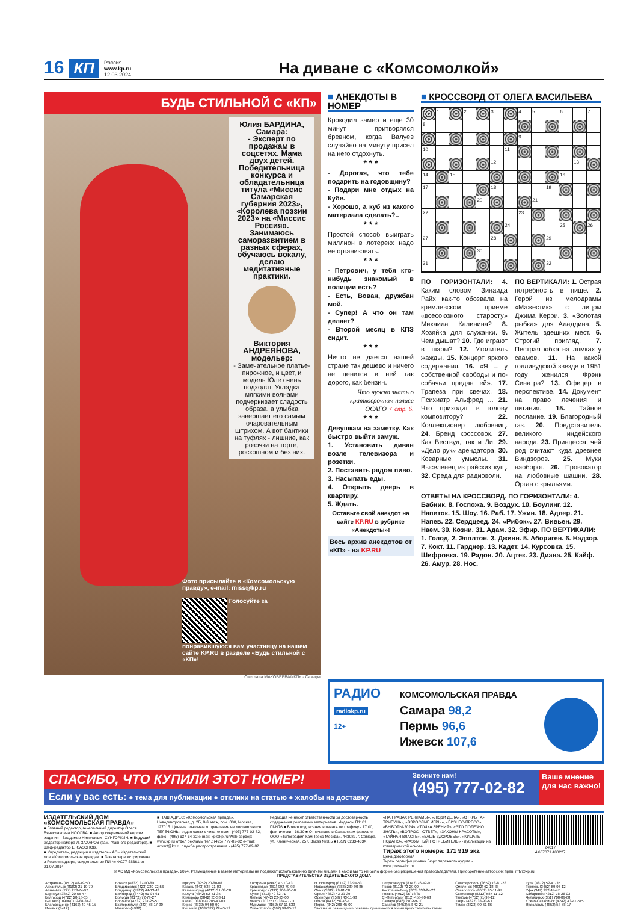16 КП Россия
www.kp.ru
12.03.2024 На диване с «Комсомолкой»
БУДЬ СТИЛЬНОЙ С «КП»
Юлия БАРДИНА, Самара:
- Эксперт по продажам в соцсетях. Мама двух детей. Победительница конкурса и обладательница титула «Миссис Самарская губерния 2023», «Королева поэзии 2023» на «Миссис Россия». Занимаюсь саморазвитием в разных сферах, обучаюсь вокалу, делаю медитативные практики.
Виктория АНДРЕЯНОВА, модельер:
- Замечательное платье-пирожное, и цвет, и модель Юле очень подходят. Укладка мягкими волнами подчеркивает сладость образа, а улыбка завершает его самым очаровательным штрихом. А вот бантики на туфлях - лишние, как розочки на торте, роскошном и без них.
Фото присылайте в «Комсомольскую правду», e-mail: miss@kp.ru
Голосуйте за понравившуюся вам участницу на нашем сайте KP.RU в разделе «Будь стильной с «КП»!
■ АНЕКДОТЫ В НОМЕР
Крокодил замер и еще 30 минут притворялся бревном, когда Валуев случайно на минуту присел на него отдохнуть.
* * *
- Дорогая, что тебе подарить на годовщину?
- Подари мне отдых на Кубе.
- Хорошо, а куб из какого материала сделать?..
* * *
Простой способ выиграть миллион в лотерею: надо ее организовать.
* * *
- Петрович, у тебя кто-нибудь знакомый в полиции есть?
- Есть, Вован, дружбан мой.
- Супер! А что он там делает?
- Второй месяц в КПЗ сидит.
* * *
Ничто не дается нашей стране так дешево и ничего не ценится в ней так дорого, как бензин.
Что нужно знать о краткосрочном полисе ОСАГО < стр. 6.
* * *
Девушкам на заметку. Как быстро выйти замуж.
1. Установить диван возле телевизора и розетки.
2. Поставить рядом пиво.
3. Насыпать еды.
4. Открыть дверь в квартиру.
5. Ждать.
Оставьте свой анекдот на сайте KP.RU в рубрике «Анекдоты»!
Весь архив анекдотов от «КП» - на KP.RU
■ КРОССВОРД ОТ ОЛЕГА ВАСИЛЬЕВА
| | 1 | | 2 | | 3 | | 4 | 5 | | 6 | | 7 |
| 8 | | | | | | | | | | | | |
| | | | | | | | 9 | | | | | |
| 10 | | | | | | 11 | | | | | | |
| | | | | | 12 | | | | | | 13 | |
| 14 | | 15 | | | | | | | | 16 | | |
| 17 | | | | | 18 | | | | 19 | | | |
| | | | | 20 | | | | 21 | | | | |
| 22 | | | | | | | 23 | | | | | |
| | | | | | | 24 | | | | 25 | | 26 |
| 27 | | | | | 28 | | | | 29 | | | |
| | | | | 30 | | | | | | | | |
| 31 | | | | | | | | | 32 | | | |
ПО ГОРИЗОНТАЛИ: 4. Каким словом Зинаида Райх как-то обозвала на кремлевском приеме «всесоюзного старосту» Михаила Калинина? 8. Хозяйка для служанки. 9. Чем дышат? 10. Где играют в шары? 12. Утолитель жажды. 15. Концерт яркого содержания. 16. «Я ... у собственной свободы и по-собачьи предан ей». 17. Трапеза при свечах. 18. Психиатр Альфред ... 21. Что приходит в голову композитору? 22. Коллекционер любовниц. 24. Бренд кроссовок. 27. Как Вествуд, так и Ли. 29. «Дело рук» арендатора. 30. Коварные умыслы. 31. Выселенец из райских кущ. 32. Среда для радиоволн.
ПО ВЕРТИКАЛИ: 1. Острая потребность в пище. 2. Герой из мелодрамы «Мажестик» с лицом Джима Керри. 3. «Золотая рыбка» для Аладдина. 5. Житель здешних мест. 6. Строгий пригляд. 7. Пестрая юбка на лямках у саамов. 11. На какой голливудской звезде в 1951 году женился Фрэнк Синатра? 13. Офицер в перспективе. 14. Документ на право лечения и питания. 15. Тайное послание. 19. Благородный газ. 20. Представитель великого индейского народа. 23. Принцесса, чей род считают куда древнее Виндзоров. 25. Муки наоборот. 26. Провокатор на любовные шашни. 28. Орган с крыльями.
ОТВЕТЫ НА КРОССВОРД. ПО ГОРИЗОНТАЛИ: 4. Бабник. 8. Госпожа. 9. Воздух. 10. Боулинг. 12. Напиток. 15. Шоу. 16. Раб. 17. Ужин. 18. Адлер. 21. Напев. 22. Сердцеед. 24. «Рибок». 27. Вивьен. 29. Наем. 30. Козни. 31. Адам. 32. Эфир. ПО ВЕРТИКАЛИ: 1. Голод. 2. Эпплтон. 3. Джинн. 5. Абориген. 6. Надзор. 7. Кохт. 11. Гарднер. 13. Кадет. 14. Курсовка. 15. Шифровка. 19. Радон. 20. Ацтек. 23. Диана. 25. Кайф. 26. Амур. 28. Нос.
Светлана МАКОВЕЕВА/«КП» - Самара
РАДИО
radiokp.ru
12+
КОМСОМОЛЬСКАЯ ПРАВДА
Самара 98,2
Пермь 96,6
Ижевск 107,6
СПАСИБО, ЧТО КУПИЛИ ЭТОТ НОМЕР!
Если у вас есть: ● тема для публикации ● отклики на статью ● жалобы на доставку
Звоните нам!
(495) 777-02-82
Ваше мнение для нас важно!
ИЗДАТЕЛЬСКИЙ ДОМ «КОМСОМОЛЬСКАЯ ПРАВДА»
■ Главный редактор, генеральный директор Олеся Вячеславовна НОСОВА. ■ Автор современной версии издания - Владимир Николаевич СУНГОРКИН. ■ Ведущий редактор номера Л. ЗАХАРОВ (зам. главного редактора). ■ Шеф-редактор Е. САЗОНОВ.
■ Учредитель, редакция и издатель - АО «Издательский дом «Комсомольская правда». ■ Газета зарегистрирована в Роскомнадзоре, свидетельство ПИ № ФС77-58661 от 21.07.2014.
■ НАШ АДРЕС: «Комсомольская правда», Новодмитровская, д. 2Б, 8-й этаж, пом. 800, Москва, 127015. Ценные почтовые отправления не доставляются. ТЕЛЕФОНЫ: отдел связи с читателями - (495) 777-02-82, факс - (495) 637-64-22 e-mail: kp@kp.ru Web-сервер: www.kp.ru отдел рекламы тел.: (495) 777-02-82 e-mail: advert@kp.ru служба распространения - (495) 777-02-82
Редакция не несет ответственности за достоверность содержания рекламных материалов. Индексы П1101, ПМ976 ■ Время подписания в печать по графику - 17.00, фактически - 16.30 ■ Отпечатано в Самарском филиале ООО «Типография КомПресс-Москва», 443082, г. Самара, ул. Клиническая, 257. Заказ №385 ■ ISSN 0233-433X
«НА ПРАВАХ РЕКЛАМЫ», «ЛЮДИ ДЕЛА», «ОТКРЫТАЯ ТРИБУНА», «ВЗРОСЛЫЕ ИГРЫ», «БИЗНЕС-ПРЕСС», «ВЫБОРЫ-2024», «ТОЧКА ЗРЕНИЯ», «ЭТО ПОЛЕЗНО ЗНАТЬ», «ВОПРОС - ОТВЕТ», «ЗАКОНЫ КРАСОТЫ», «ТАЙНАЯ ВЛАСТЬ», «ВАШЕ ЗДОРОВЬЕ», «КУШАТЬ ПОДАНО», «РАЗУМНЫЙ ПОТРЕБИТЕЛЬ» - публикации на коммерческой основе.
Тираж этого номера: 171 919 экз.
Цена договорная
Тираж сертифицирован Бюро тиражного аудита - www.press-abc.ru
24017
4 607071 480227
© АО ИД «Комсомольская правда», 2024. Размещенные в газете материалы не подлежат использованию другими лицами в какой бы то ни было форме без разрешения правообладателя. Приобретение авторских прав: mtv@kp.ru
ПРЕДСТАВИТЕЛЬСТВА ИЗДАТЕЛЬСКОГО ДОМА
| Астрахань (8512) 48-49-50 | Брянск (4832) 37-00-80 | Иркутск (3952) 20-80-08 | Кострома (4942) 47-10-13 | Н. Новгород (8312) 33-94-53 | Петрозаводск (8142) 76-42-97 | Симферополь (3652) 78-81-28 | Тула (4872) 52-41-35 |
| Архангельск (8182) 21-10-79 | Владивосток (423) 230-22-56 | Казань (843) 528-21-00 | Краснодар (861) 992-79-92 | Новосибирск (383) 289-90-85 | Псков (8112) 72-29-00 | Смоленск (4832) 62-18-38 | Тюмень (3452) 69-96-12 |
| Алма-Ата (727) 273-74-97 | Владимир (4922) 44-13-43 | Калининград (4012) 31-03-50 | Красноярск (391) 206-96-50 | Омск (3812) 29-01-50 | Ростов-на-Дону (863) 333-24-22 | Ставрополь (8652) 95-11-97 | Уфа (347) 292-44-47 |
| Барнаул (3852) 20-55-47 | Волгоград (8442) 91-94-61 | Калуга (4842) 52-41-35 | Курск (4712) 70-62-71 | Орел (4862) 43-39-39 | Рязань (4912) 95-78-87 | Сыктывкар (8212) 587-11-12 | Хабаровск (4212) 78-26-03 |
| Белгород (4722) 20-18-05 | Вологда (8172) 72-79-27 | Кемерово (3842) 35-38-11 | Липецк (4742) 22-23-00 | Оренбург (3532) 43-11-93 | С.-Петербург (812) 458-90-68 | Тамбов (4752) 71-93-12 | Челябинск (351) 700-09-68 |
| Бишкек (10996) 312-88-31-31 | Воронеж (4732) 237-25-51 | Киев (1038044) 205-43-01 | Минск (1037517) 337-77-11 | Пенза (8412) 56-46-41 | Самара (846) 270-69-10 | Тверь (4822) 33-93-63 | Южно-Сахалинск (4242) 43-41-515 |
| Благовещенск (4162) 49-45-15 | Екатеринбург (343) 58-17-30 | Киров (8332) 94-50-90 | Мурманск (8152) 67-11-633 | Пермь (342) 206-45-00 | Саратов (8452) 53-42-21 | Томск (3822) 90-61-86 | Ярославль (4852) 58-58-17 |
| Ижевск (3412) | Иваново (4932) | Кишинев (1037322) 22-45-12 | Севастополь (692) 99-95-13 | Заказы на размещение рекламы принимаются всеми представительствами | | | |